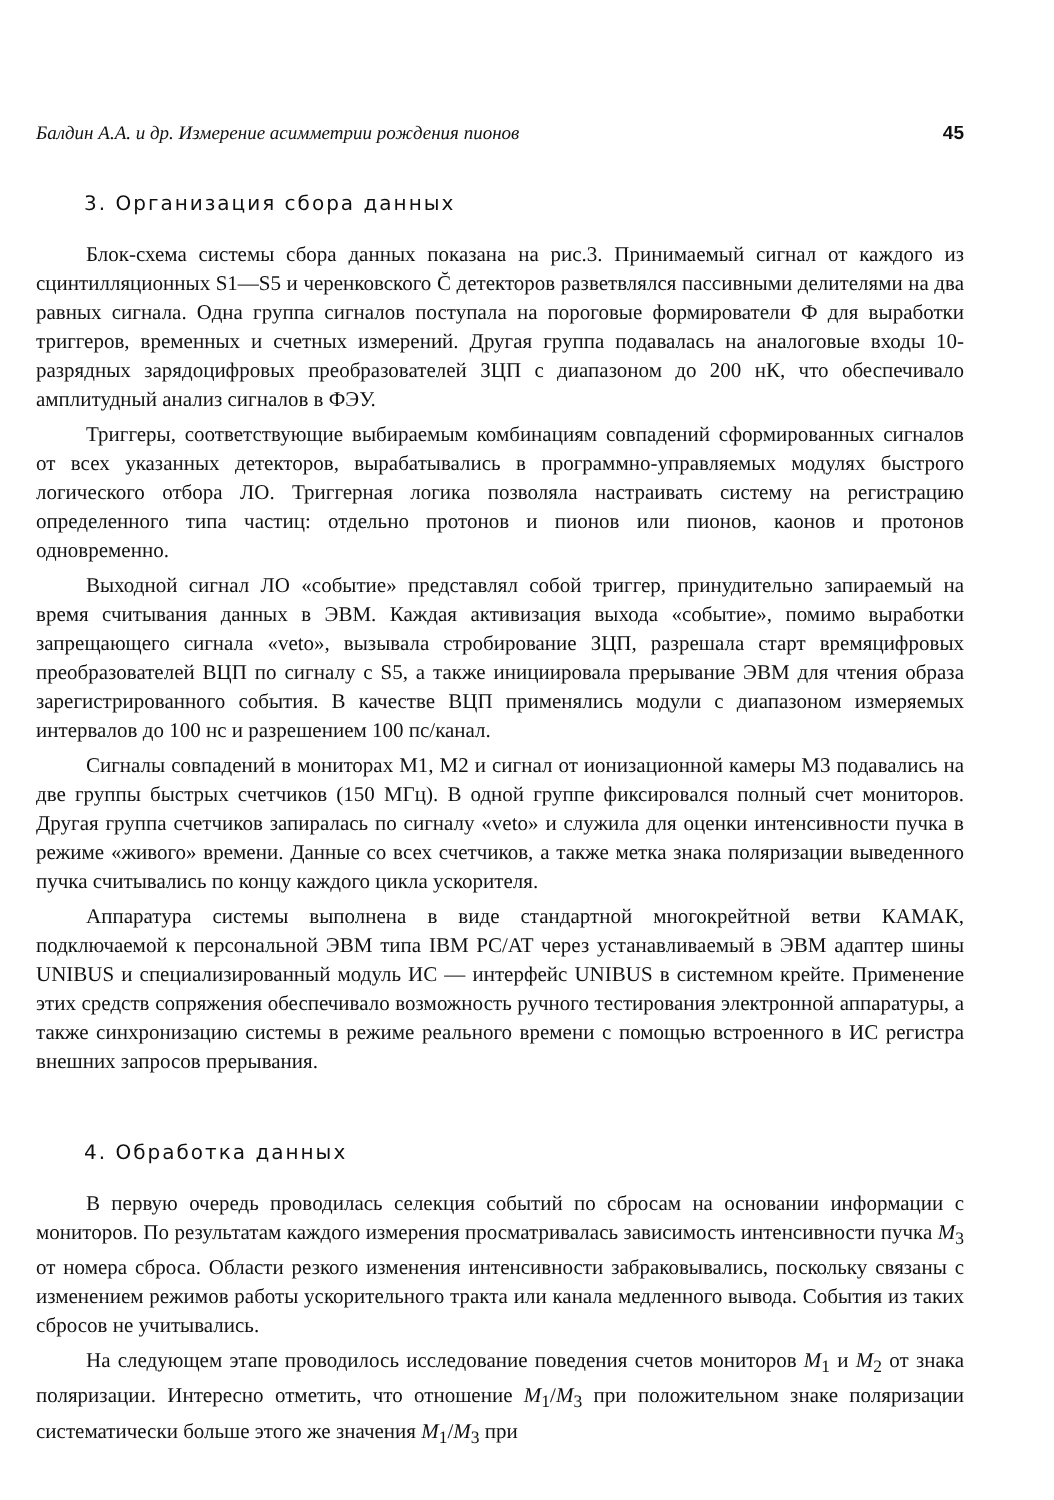Балдин А.А. и др. Измерение асимметрии рождения пионов 45
3. Организация сбора данных
Блок-схема системы сбора данных показана на рис.3. Принимаемый сигнал от каждого из сцинтилляционных S1—S5 и черенковского C̆ детекторов разветвлялся пассивными делителями на два равных сигнала. Одна группа сигналов поступала на пороговые формирователи Ф для выработки триггеров, временных и счетных измерений. Другая группа подавалась на аналоговые входы 10-разрядных зарядоцифровых преобразователей ЗЦП с диапазоном до 200 нК, что обеспечивало амплитудный анализ сигналов в ФЭУ.
Триггеры, соответствующие выбираемым комбинациям совпадений сформированных сигналов от всех указанных детекторов, вырабатывались в программно-управляемых модулях быстрого логического отбора ЛО. Триггерная логика позволяла настраивать систему на регистрацию определенного типа частиц: отдельно протонов и пионов или пионов, каонов и протонов одновременно.
Выходной сигнал ЛО «событие» представлял собой триггер, принудительно запираемый на время считывания данных в ЭВМ. Каждая активизация выхода «событие», помимо выработки запрещающего сигнала «veto», вызывала стробирование ЗЦП, разрешала старт времяцифровых преобразователей ВЦП по сигналу с S5, а также инициировала прерывание ЭВМ для чтения образа зарегистрированного события. В качестве ВЦП применялись модули с диапазоном измеряемых интервалов до 100 нс и разрешением 100 пс/канал.
Сигналы совпадений в мониторах M1, M2 и сигнал от ионизационной камеры M3 подавались на две группы быстрых счетчиков (150 МГц). В одной группе фиксировался полный счет мониторов. Другая группа счетчиков запиралась по сигналу «veto» и служила для оценки интенсивности пучка в режиме «живого» времени. Данные со всех счетчиков, а также метка знака поляризации выведенного пучка считывались по концу каждого цикла ускорителя.
Аппаратура системы выполнена в виде стандартной многокрейтной ветви КАМАК, подключаемой к персональной ЭВМ типа IBM PC/AT через устанавливаемый в ЭВМ адаптер шины UNIBUS и специализированный модуль ИС — интерфейс UNIBUS в системном крейте. Применение этих средств сопряжения обеспечивало возможность ручного тестирования электронной аппаратуры, а также синхронизацию системы в режиме реального времени с помощью встроенного в ИС регистра внешних запросов прерывания.
4. Обработка данных
В первую очередь проводилась селекция событий по сбросам на основании информации с мониторов. По результатам каждого измерения просматривалась зависимость интенсивности пучка M<sub>3</sub> от номера сброса. Области резкого изменения интенсивности забраковывались, поскольку связаны с изменением режимов работы ускорительного тракта или канала медленного вывода. События из таких сбросов не учитывались.
На следующем этапе проводилось исследование поведения счетов мониторов M<sub>1</sub> и M<sub>2</sub> от знака поляризации. Интересно отметить, что отношение M<sub>1</sub>/M<sub>3</sub> при положительном знаке поляризации систематически больше этого же значения M<sub>1</sub>/M<sub>3</sub> при